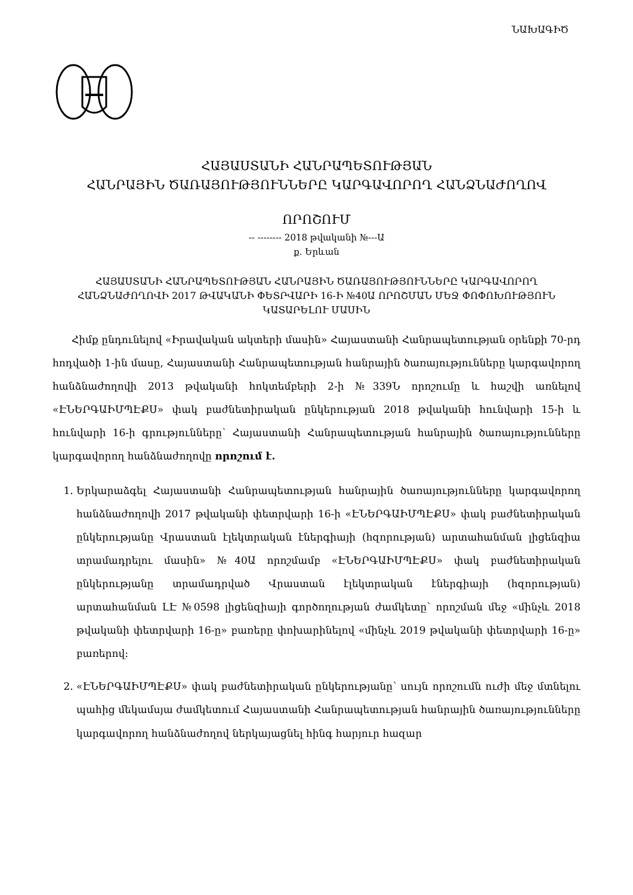ՆԱԽԱԳԻԾ
ՀԱՅԱՍՏԱՆԻ ՀԱՆՐԱՊԵՏՈՒԹՅԱՆ
ՀԱՆՐԱՅԻՆ ԾԱՌԱՅՈՒԹՅՈՒՆՆԵՐԸ ԿԱՐԳԱՎՈՐՈՂ ՀԱՆՁՆԱԺՈՂՈՎ
ՈՐՈՇՈՒՄ
-- -------- 2018 թվականի №---Ա
ք. Երևան
ՀԱՅԱՍՏԱՆԻ ՀԱՆՐԱՊԵՏՈՒԹՅԱՆ ՀԱՆՐԱՅԻՆ ԾԱՌԱՅՈՒԹՅՈՒՆՆԵՐԸ ԿԱՐԳԱՎՈՐՈՂ ՀԱՆՁՆԱԺՈՂՈՎԻ 2017 ԹՎԱԿԱՆԻ ՓԵՏՐՎԱՐԻ 16-Ի №40Ա ՈՐՈՇՄԱՆ ՄԵՋ ՓՈՓՈԽՈՒԹՅՈՒՆ ԿԱՏԱՐԵԼՈՒ ՄԱՍԻՆ
Հիմք ընդունելով «Իրավական ակտերի մասին» Հայաստանի Հանրապետության օրենքի 70-րդ հոդվածի 1-ին մասը, Հայաստանի Հանրապետության հանրային ծառայությունները կարգավորող հանձնաժողովի 2013 թվականի հոկտեմբերի 2-ի №339Ն որոշումը և հաշվի առնելով «ԷՆԵՐԳԱԻՄՊԷՔՍ» փակ բաժնետիրական ընկերության 2018 թվականի հունվարի 15-ի և հունվարի 16-ի գրությունները՝ Հայաստանի Հանրապետության հանրային ծառայությունները կարգավորող հանձնաժողովը որոշում է.
1. Երկարաձգել Հայաստանի Հանրապետության հանրային ծառայությունները կարգավորող հանձնաժողովի 2017 թվականի փետրվարի 16-ի «ԷՆԵՐԳԱԻՄՊԷՔՍ» փակ բաժնետիրական ընկերությանը Վրաստան էլեկտրական էներգիայի (հզորության) արտահանման լիցենզիա տրամադրելու մասին» №40Ա որոշմամբ «ԷՆԵՐԳԱԻՄՊԷՔՍ» փակ բաժնետիրական ընկերությանը տրամադրված Վրաստան էլեկտրական էներգիայի (հզորության) արտահանման ԼԷ №0598 լիցենզիայի գործողության ժամկետը՝ որոշման մեջ «մինչև 2018 թվականի փետրվարի 16-ը» բառերը փոխարինելով «մինչև 2019 թվականի փետրվարի 16-ը» բառերով:
2. «ԷՆԵՐԳԱԻՄՊԷՔՍ» փակ բաժնետիրական ընկերությանը՝ սույն որոշումն ուժի մեջ մտնելու պահից մեկամսյա ժամկետում Հայաստանի Հանրապետության հանրային ծառայությունները կարգավորող հանձնաժողով ներկայացնել հինգ հարյուր հազար